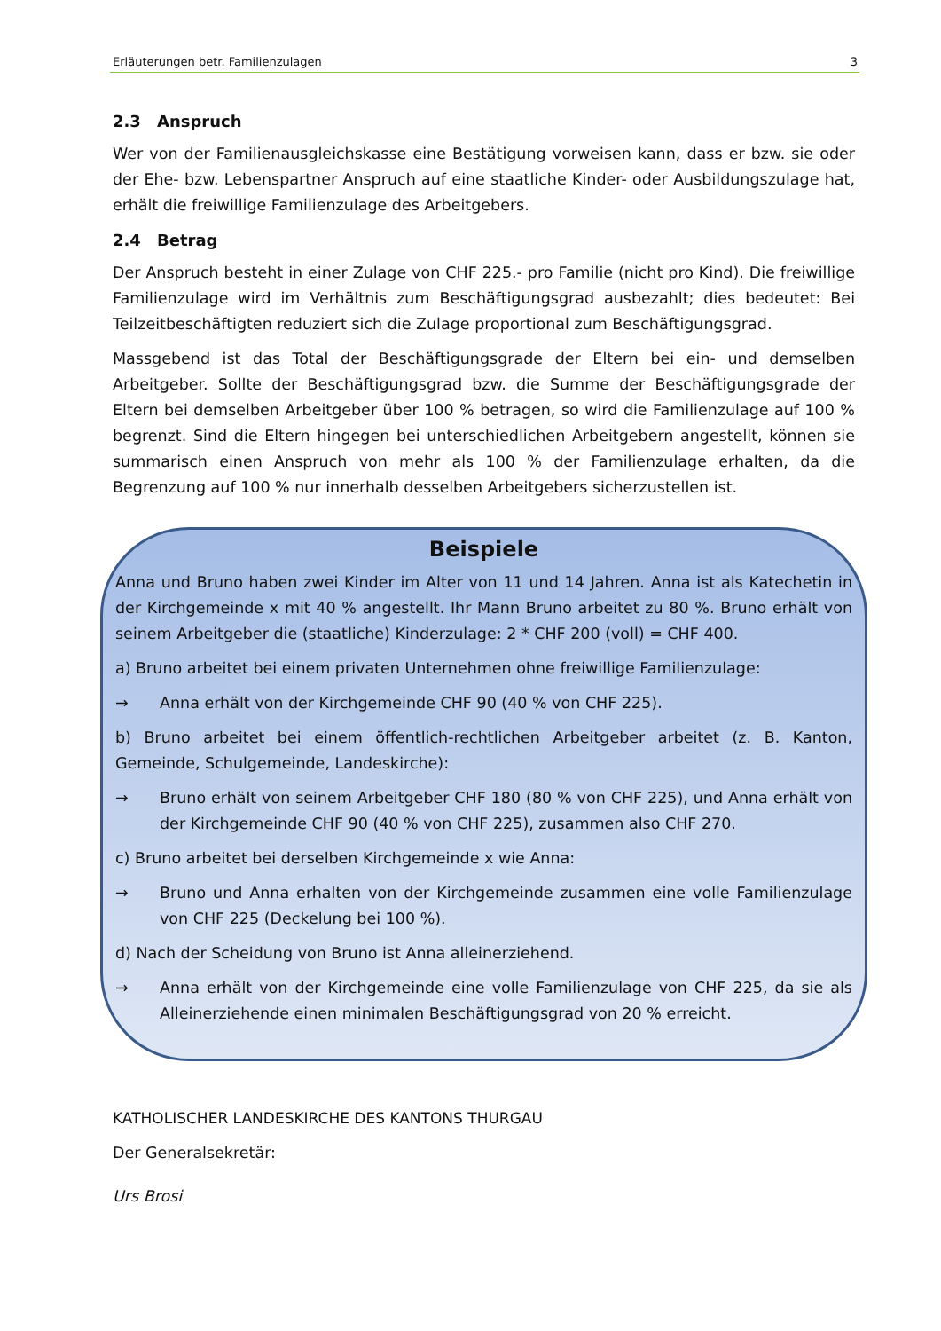Erläuterungen betr. Familienzulagen 3
2.3 Anspruch
Wer von der Familienausgleichskasse eine Bestätigung vorweisen kann, dass er bzw. sie oder der Ehe- bzw. Lebenspartner Anspruch auf eine staatliche Kinder- oder Ausbildungszulage hat, erhält die freiwillige Familienzulage des Arbeitgebers.
2.4 Betrag
Der Anspruch besteht in einer Zulage von CHF 225.- pro Familie (nicht pro Kind). Die freiwillige Familienzulage wird im Verhältnis zum Beschäftigungsgrad ausbezahlt; dies bedeutet: Bei Teilzeitbeschäftigten reduziert sich die Zulage proportional zum Beschäftigungsgrad.
Massgebend ist das Total der Beschäftigungsgrade der Eltern bei ein- und demselben Arbeitgeber. Sollte der Beschäftigungsgrad bzw. die Summe der Beschäftigungsgrade der Eltern bei demselben Arbeitgeber über 100 % betragen, so wird die Familienzulage auf 100 % begrenzt. Sind die Eltern hingegen bei unterschiedlichen Arbeitgebern angestellt, können sie summarisch einen Anspruch von mehr als 100 % der Familienzulage erhalten, da die Begrenzung auf 100 % nur innerhalb desselben Arbeitgebers sicherzustellen ist.
Beispiele
Anna und Bruno haben zwei Kinder im Alter von 11 und 14 Jahren. Anna ist als Katechetin in der Kirchgemeinde x mit 40 % angestellt. Ihr Mann Bruno arbeitet zu 80 %. Bruno erhält von seinem Arbeitgeber die (staatliche) Kinderzulage: 2 * CHF 200 (voll) = CHF 400.
a) Bruno arbeitet bei einem privaten Unternehmen ohne freiwillige Familienzulage:
→ Anna erhält von der Kirchgemeinde CHF 90 (40 % von CHF 225).
b) Bruno arbeitet bei einem öffentlich-rechtlichen Arbeitgeber arbeitet (z. B. Kanton, Gemeinde, Schulgemeinde, Landeskirche):
→ Bruno erhält von seinem Arbeitgeber CHF 180 (80 % von CHF 225), und Anna erhält von der Kirchgemeinde CHF 90 (40 % von CHF 225), zusammen also CHF 270.
c) Bruno arbeitet bei derselben Kirchgemeinde x wie Anna:
→ Bruno und Anna erhalten von der Kirchgemeinde zusammen eine volle Familienzulage von CHF 225 (Deckelung bei 100 %).
d) Nach der Scheidung von Bruno ist Anna alleinerziehend.
→ Anna erhält von der Kirchgemeinde eine volle Familienzulage von CHF 225, da sie als Alleinerziehende einen minimalen Beschäftigungsgrad von 20 % erreicht.
KATHOLISCHER LANDESKIRCHE DES KANTONS THURGAU
Der Generalsekretär:
Urs Brosi